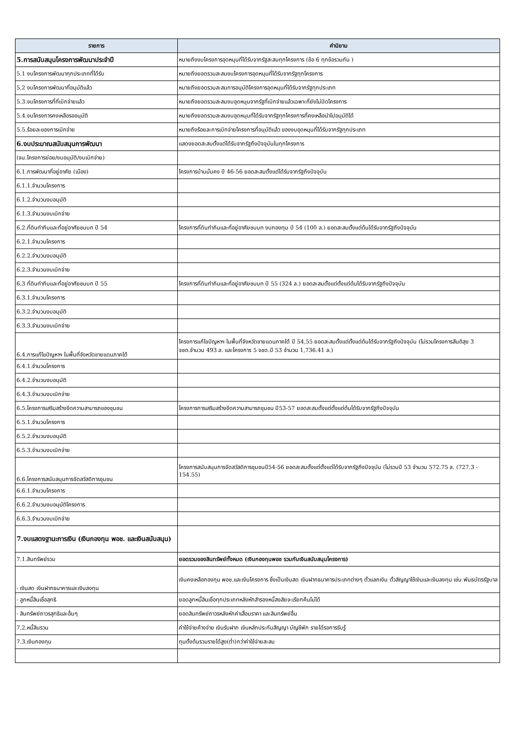| รายการ | คำนิยาม |
| --- | --- |
| 5.การสนับสนุนโครงการพัฒนาประจำปี | หมายถึงงบโครงการอุดหนุนที่ได้รับจากรัฐสะสมทุกโครงการ (ข้อ 6 ทุกข้อรวมกัน ) |
| 5.1 งบโครงการพัฒนาทุกประเภทที่ได้รับ | หมายถึงยอดรวมสะสมงบโครงการอุดหนุนที่ได้รับจากรัฐทุกโครงการ |
| 5.2 งบโครงการพัฒนาที่อนุมัติแล้ว | หมายถึงยอดรวมสะสมการอนุมัติโครงการอุดหนุนที่ได้รับจากรัฐทุกประเภท |
| 5.3.งบโครงการที่ที่เบิกจ่ายแล้ว | หมายถึงยอดรวมสะสมงบอุดหนุนจากรัฐที่เบิกจ่ายแล้วเฉพาะที่ยังไม่ปิดโครงการ |
| 5.4.งบโครงการคงเหลือรออนุมัติ | หมายถึงยอดรวมสะสมงบอุดหนุนที่ได้รับจากรัฐทุกโครงการที่คงเหลือนำไปอนุมัติได้ |
| 5.5.ร้อยละของการเบิกจ่าย | หมายถึงร้อยละการเบิกจ่ายโครงการที่อนุมัติแล้ว ของงบอุดหนุนที่ได้รับจากรัฐทุกประเภท |
| 6.งบประมาณสนับสนุนการพัฒนา | แสดงยอดสะสมตั้งแต่ได้รับจากรัฐถึงปัจจุบันในทุกโครงการ |
| (จน.โครงการย่อย/งบอนุมัติ/งบเบิกจ่าย) | |
| 6.1.การพัฒนาที่อยู่อาศัย (เมือง) | โครงการบ้านมั่นคง ปี 46-56 ยอดสะสมตั้งแต่ได้รับจากรัฐถึงปัจจุบัน |
| 6.1.1.จำนวนโครงการ | |
| 6.1.2.จำนวนงบอนุมัติ | |
| 6.1.3.จำนวนงบเบิกจ่าย | |
| 6.2.ที่ดินทำกินและที่อยู่อาศัยชนบท ปี 54 | โครงการที่ดินทำกินและที่อยู่อาศัยชนบท งบกองทุน ปี 54 (100 ล.) ยอดสะสมตั้งแต่ต้นได้รับจากรัฐถึงปัจจุบัน |
| 6.2.1.จำนวนโครงการ | |
| 6.2.2.จำนวนงบอนุมัติ | |
| 6.2.3.จำนวนงบเบิกจ่าย | |
| 6.3 ที่ดินทำกินและที่อยู่อาศัยชนบท ปี 55 | โครงการที่ดินทำกินและที่อยู่อาศัยชนบท ปี 55 (324 ล.) ยอดสะสมตั้งแต่ตั้งแต่ต้นได้รับจากรัฐถึงปัจจุบัน |
| 6.3.1.จำนวนโครงการ | |
| 6.3.2.จำนวนงบอนุมัติ | |
| 6.3.3.จำนวนงบเบิกจ่าย | |
| 6.4.การแก้ไขปัญหาฯ ในพื้นที่จังหวัดชายแดนภาคใต้ | โครงการแก้ไขปัญหาฯ ในพื้นที่จังหวัดชายแดนภาคใต้ ปี 54,55 ยอดสะสมตั้งแต่ตั้งแต่ต้นได้รับจากรัฐถึงปัจจุบัน (ไม่รวมโครงการสันติสุข 3 จชต.จำนวน 493 ล. และโครงการ 5 จชต.ปี 53 จำนวน 1,736.41 ล.) |
| 6.4.1.จำนวนโครงการ | |
| 6.4.2.จำนวนงบอนุมัติ | |
| 6.4.3.จำนวนงบเบิกจ่าย | |
| 6.5.โครงการเสริมสร้างขีดความสามารถของชุมชน | โครงการการเสริมสร้างขีดความสามารถชุมชน ปี53-57 ยอดสะสมตั้งแต่ตั้งแต่ต้นได้รับจากรัฐถึงปัจจุบัน |
| 6.5.1.จำนวนโครงการ | |
| 6.5.2.จำนวนงบอนุมัติ | |
| 6.5.3.จำนวนงบเบิกจ่าย | |
| 6.6.โครงการสนับสนุนการจัดสวัสดิการชุมชน | โครงการสนับสนุนการจัดสวัสดิการชุมชนปี54-56 ยอดสะสมตั้งแต่ตั้งแต่ได้รับจากรัฐถึงปัจจุบัน (ไม่รวมปี 53 จำนวน 572.75 ล. (727.3 - 154.55) |
| 6.6.1.จำนวนโครงการ | |
| 6.6.2.จำนวนงบอนุมัติโครงการ | |
| 6.6.3.จำนวนงบเบิกจ่าย | |
| 7.งบแสดงฐานะการเงิน (เงินกองทุน พอช. และเงินสนับสนุน) | |
| 7.1.สินทรัพย์รวม | ยอดรวมของสินทรัพย์ทั้งหมด (เงินกองทุนพอช รวมกับเงินสนับสนุนโครงการ) |
| - เงินสด เงินฝากธนาคารและเงินลงทุน | เงินคงเหลือกองทุน พอช.และเงินโครงการ ซึ่งเป็นเงินสด เงินฝากธนาคารประเภทต่างๆ ตั๋วแลกเงิน ตั๋วสัญญาใช้เงินและเงินลงทุน เช่น พันธบัตรรัฐบาล |
| - ลูกหนี้สินเชื่อสุทธิ | ยอดลูกหนี้สินเชื่อทุกประเภทหลังหักสำรองหนี้สงสัยจะเรียกคืนไม่ได้ |
| - สินทรัพย์ถาวรสุทธิและอื่นๆ | ยอดสินทรัพย์ถาวรหลังหักค่าเสื่อมราคา และสินทรัพย์อื่น |
| 7.2.หนี้สินรวม | ค่าใช้จ่ายค้างจ่าย เงินรับฝาก เงินหลักประกันสัญญา บัญชีพัก รายได้รอการรับรู้ |
| 7.3.เงินกองทุน | ทุนตั้งต้นรวมรายได้สูง(ต่ำ)กว่าค่าใช้จ่ายสะสม |